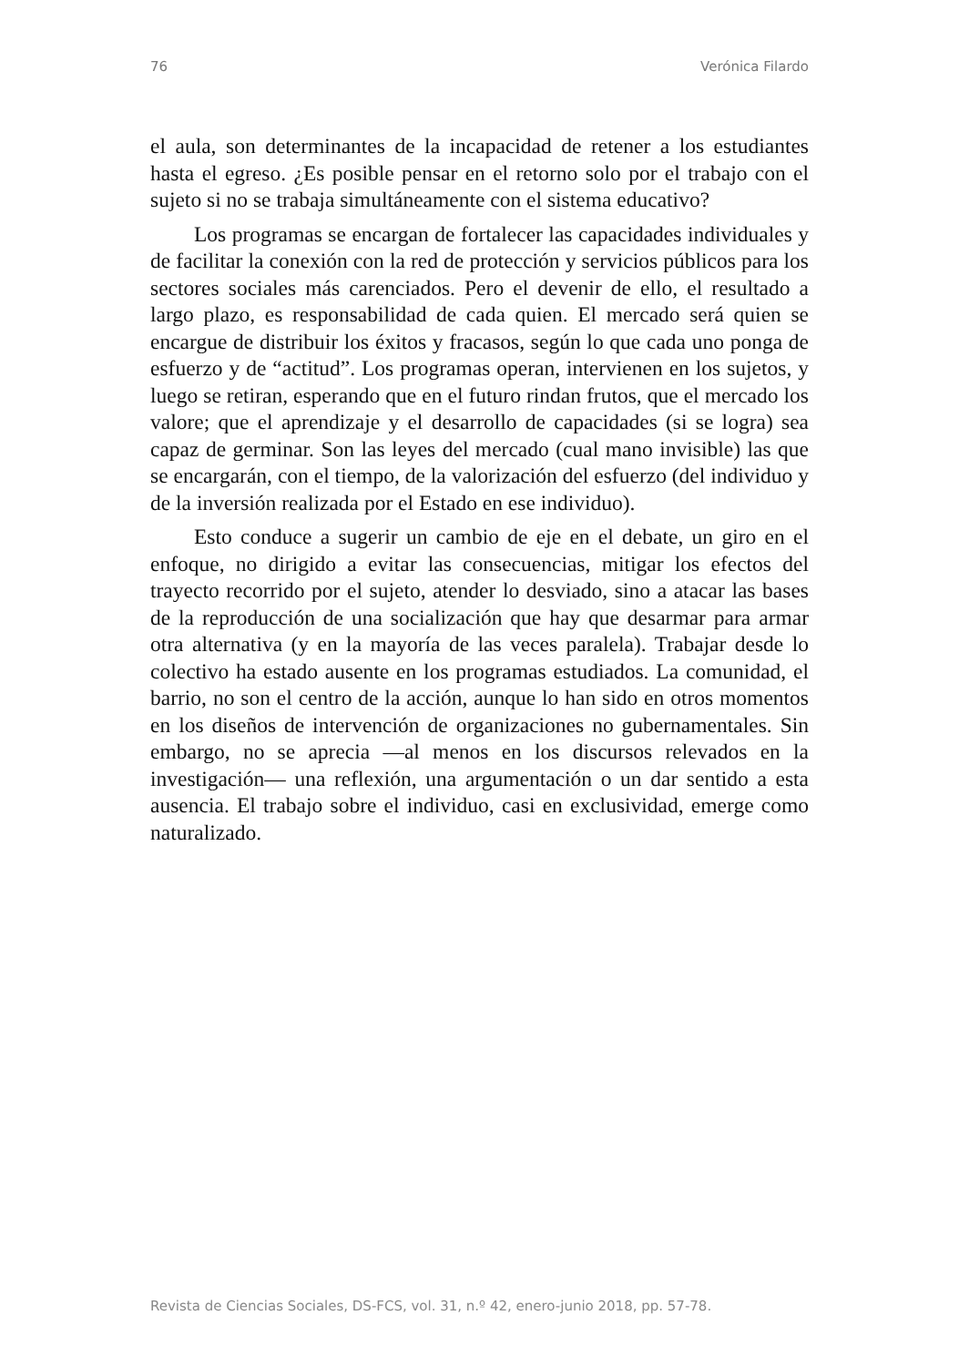76 Verónica Filardo
el aula, son determinantes de la incapacidad de retener a los estudiantes hasta el egreso. ¿Es posible pensar en el retorno solo por el trabajo con el sujeto si no se trabaja simultáneamente con el sistema educativo?
Los programas se encargan de fortalecer las capacidades individuales y de facilitar la conexión con la red de protección y servicios públicos para los sectores sociales más carenciados. Pero el devenir de ello, el resultado a largo plazo, es responsabilidad de cada quien. El mercado será quien se encargue de distribuir los éxitos y fracasos, según lo que cada uno ponga de esfuerzo y de “actitud”. Los programas operan, intervienen en los sujetos, y luego se retiran, esperando que en el futuro rindan frutos, que el mercado los valore; que el aprendizaje y el desarrollo de capacidades (si se logra) sea capaz de germinar. Son las leyes del mercado (cual mano invisible) las que se encargarán, con el tiempo, de la valorización del esfuerzo (del individuo y de la inversión realizada por el Estado en ese individuo).
Esto conduce a sugerir un cambio de eje en el debate, un giro en el enfoque, no dirigido a evitar las consecuencias, mitigar los efectos del trayecto recorrido por el sujeto, atender lo desviado, sino a atacar las bases de la reproducción de una socialización que hay que desarmar para armar otra alternativa (y en la mayoría de las veces paralela). Trabajar desde lo colectivo ha estado ausente en los programas estudiados. La comunidad, el barrio, no son el centro de la acción, aunque lo han sido en otros momentos en los diseños de intervención de organizaciones no gubernamentales. Sin embargo, no se aprecia —al menos en los discursos relevados en la investigación— una reflexión, una argumentación o un dar sentido a esta ausencia. El trabajo sobre el individuo, casi en exclusividad, emerge como naturalizado.
Revista de Ciencias Sociales, DS-FCS, vol. 31, n.º 42, enero-junio 2018, pp. 57-78.